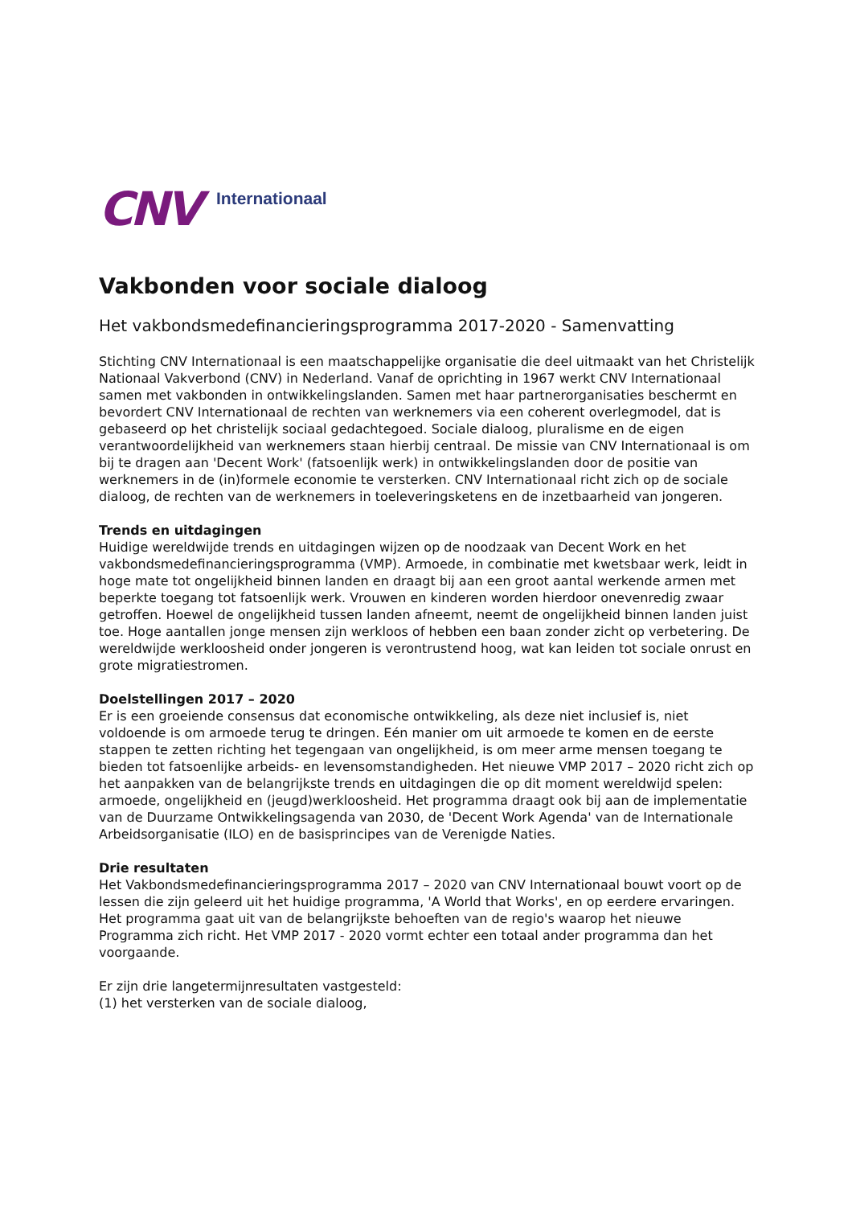CNV Internationaal
Vakbonden voor sociale dialoog
Het vakbondsmedefinancieringsprogramma 2017-2020 - Samenvatting
Stichting CNV Internationaal is een maatschappelijke organisatie die deel uitmaakt van het Christelijk Nationaal Vakverbond (CNV) in Nederland. Vanaf de oprichting in 1967 werkt CNV Internationaal samen met vakbonden in ontwikkelingslanden. Samen met haar partnerorganisaties beschermt en bevordert CNV Internationaal de rechten van werknemers via een coherent overlegmodel, dat is gebaseerd op het christelijk sociaal gedachtegoed. Sociale dialoog, pluralisme en de eigen verantwoordelijkheid van werknemers staan hierbij centraal. De missie van CNV Internationaal is om bij te dragen aan 'Decent Work' (fatsoenlijk werk) in ontwikkelingslanden door de positie van werknemers in de (in)formele economie te versterken. CNV Internationaal richt zich op de sociale dialoog, de rechten van de werknemers in toeleveringsketens en de inzetbaarheid van jongeren.
Trends en uitdagingen
Huidige wereldwijde trends en uitdagingen wijzen op de noodzaak van Decent Work en het vakbondsmedefinancieringsprogramma (VMP). Armoede, in combinatie met kwetsbaar werk, leidt in hoge mate tot ongelijkheid binnen landen en draagt bij aan een groot aantal werkende armen met beperkte toegang tot fatsoenlijk werk. Vrouwen en kinderen worden hierdoor onevenredig zwaar getroffen. Hoewel de ongelijkheid tussen landen afneemt, neemt de ongelijkheid binnen landen juist toe. Hoge aantallen jonge mensen zijn werkloos of hebben een baan zonder zicht op verbetering. De wereldwijde werkloosheid onder jongeren is verontrustend hoog, wat kan leiden tot sociale onrust en grote migratiestromen.
Doelstellingen 2017 – 2020
Er is een groeiende consensus dat economische ontwikkeling, als deze niet inclusief is, niet voldoende is om armoede terug te dringen. Eén manier om uit armoede te komen en de eerste stappen te zetten richting het tegengaan van ongelijkheid, is om meer arme mensen toegang te bieden tot fatsoenlijke arbeids- en levensomstandigheden. Het nieuwe VMP 2017 – 2020 richt zich op het aanpakken van de belangrijkste trends en uitdagingen die op dit moment wereldwijd spelen: armoede, ongelijkheid en (jeugd)werkloosheid. Het programma draagt ook bij aan de implementatie van de Duurzame Ontwikkelingsagenda van 2030, de 'Decent Work Agenda' van de Internationale Arbeidsorganisatie (ILO) en de basisprincipes van de Verenigde Naties.
Drie resultaten
Het Vakbondsmedefinancieringsprogramma 2017 – 2020 van CNV Internationaal bouwt voort op de lessen die zijn geleerd uit het huidige programma, 'A World that Works', en op eerdere ervaringen. Het programma gaat uit van de belangrijkste behoeften van de regio's waarop het nieuwe Programma zich richt. Het VMP 2017 - 2020 vormt echter een totaal ander programma dan het voorgaande.
Er zijn drie langetermijnresultaten vastgesteld:
(1) het versterken van de sociale dialoog,